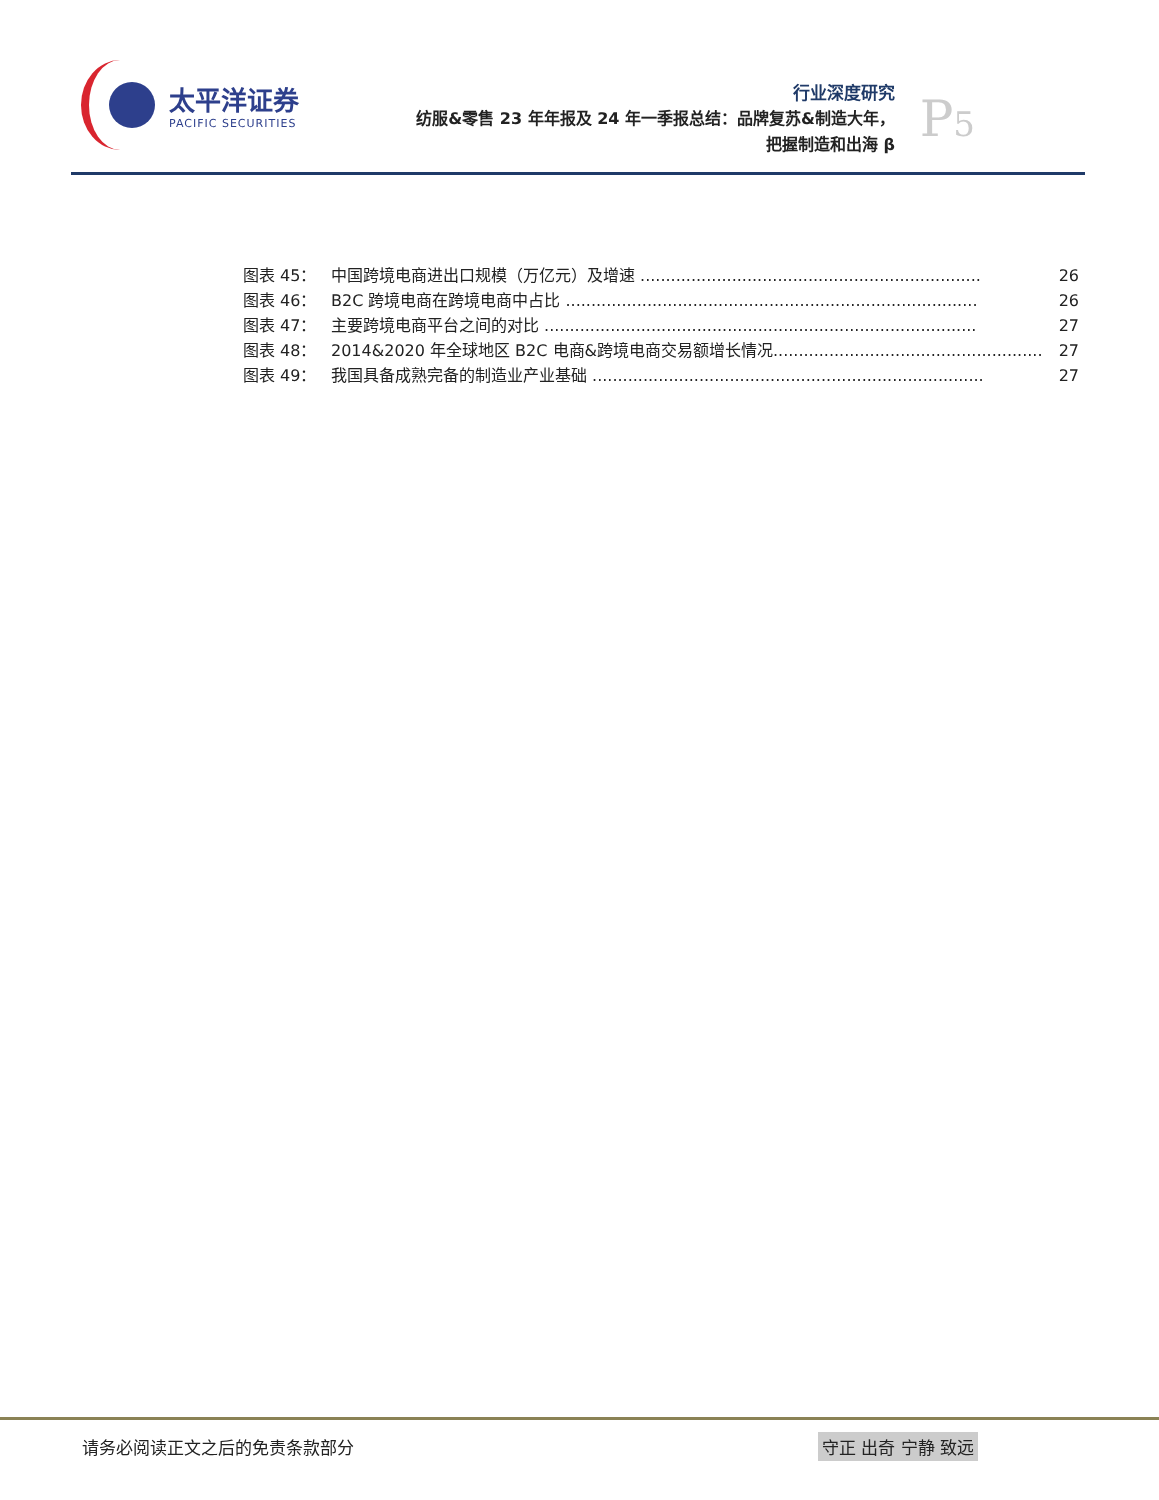太平洋证券
PACIFIC SECURITIES
行业深度研究
纺服&零售 23 年年报及 24 年一季报总结：品牌复苏&制造大年，
把握制造和出海 β
P5
图表 45： 中国跨境电商进出口规模（万亿元）及增速 ................................................................... 26
图表 46： B2C 跨境电商在跨境电商中占比 ................................................................................. 26
图表 47： 主要跨境电商平台之间的对比 ..................................................................................... 27
图表 48： 2014&2020 年全球地区 B2C 电商&跨境电商交易额增长情况..................................................... 27
图表 49： 我国具备成熟完备的制造业产业基础 ............................................................................. 27
请务必阅读正文之后的免责条款部分 守正 出奇 宁静 致远